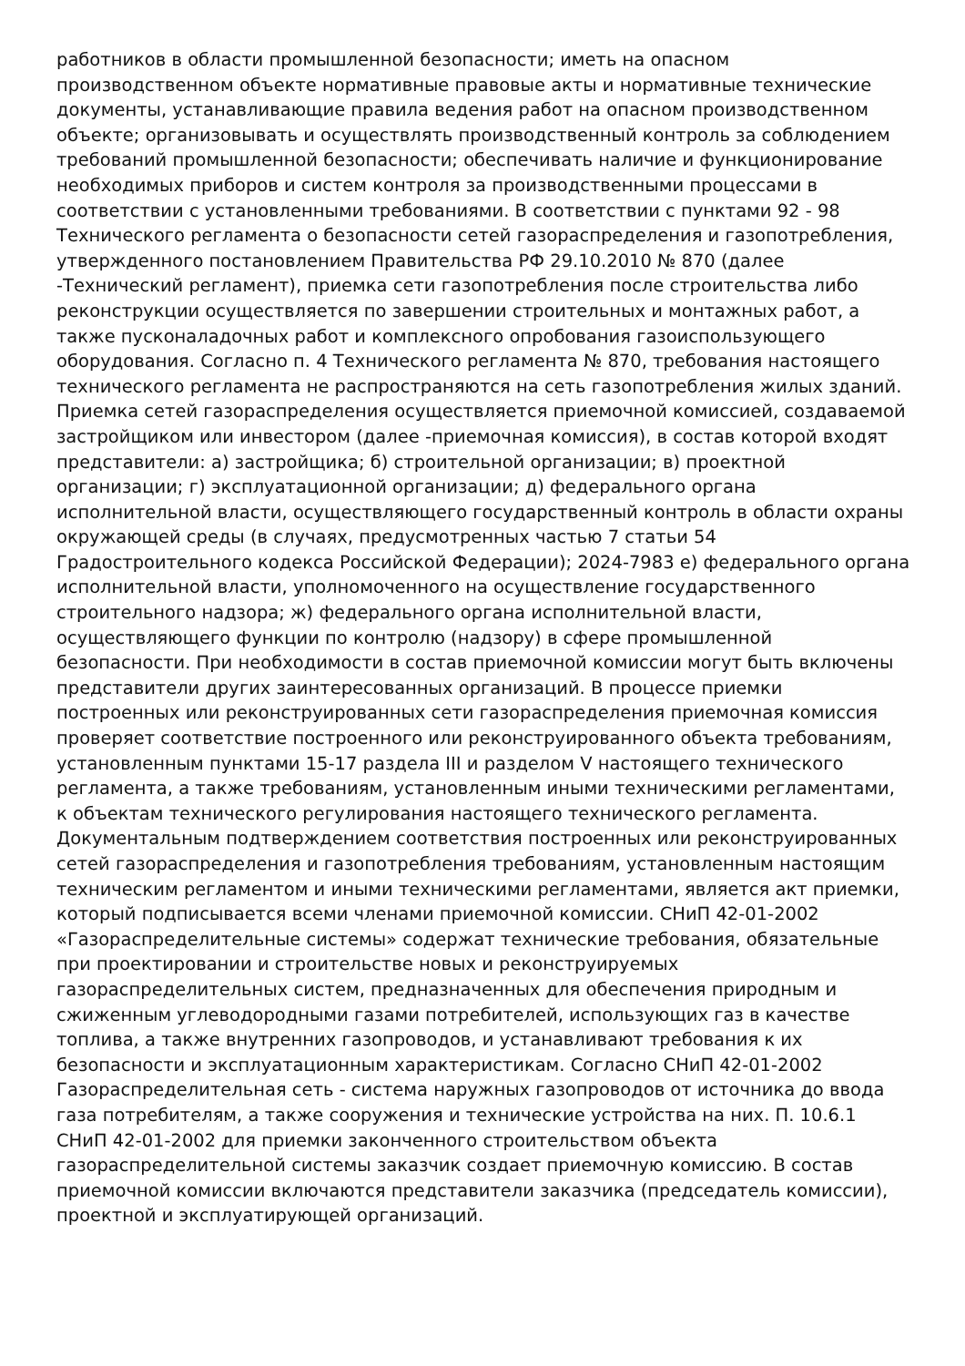работников в области промышленной безопасности; иметь на опасном производственном объекте нормативные правовые акты и нормативные технические документы, устанавливающие правила ведения работ на опасном производственном объекте; организовывать и осуществлять производственный контроль за соблюдением требований промышленной безопасности; обеспечивать наличие и функционирование необходимых приборов и систем контроля за производственными процессами в соответствии с установленными требованиями. В соответствии с пунктами 92 - 98 Технического регламента о безопасности сетей газораспределения и газопотребления, утвержденного постановлением Правительства РФ 29.10.2010 № 870 (далее -Технический регламент), приемка сети газопотребления после строительства либо реконструкции осуществляется по завершении строительных и монтажных работ, а также пусконаладочных работ и комплексного опробования газоиспользующего оборудования. Согласно п. 4 Технического регламента № 870, требования настоящего технического регламента не распространяются на сеть газопотребления жилых зданий. Приемка сетей газораспределения осуществляется приемочной комиссией, создаваемой застройщиком или инвестором (далее -приемочная комиссия), в состав которой входят представители: а) застройщика; б) строительной организации; в) проектной организации; г) эксплуатационной организации; д) федерального органа исполнительной власти, осуществляющего государственный контроль в области охраны окружающей среды (в случаях, предусмотренных частью 7 статьи 54 Градостроительного кодекса Российской Федерации); 2024-7983 е) федерального органа исполнительной власти, уполномоченного на осуществление государственного строительного надзора; ж) федерального органа исполнительной власти, осуществляющего функции по контролю (надзору) в сфере промышленной безопасности. При необходимости в состав приемочной комиссии могут быть включены представители других заинтересованных организаций. В процессе приемки построенных или реконструированных сети газораспределения приемочная комиссия проверяет соответствие построенного или реконструированного объекта требованиям, установленным пунктами 15-17 раздела III и разделом V настоящего технического регламента, а также требованиям, установленным иными техническими регламентами, к объектам технического регулирования настоящего технического регламента. Документальным подтверждением соответствия построенных или реконструированных сетей газораспределения и газопотребления требованиям, установленным настоящим техническим регламентом и иными техническими регламентами, является акт приемки, который подписывается всеми членами приемочной комиссии. СНиП 42-01-2002 «Газораспределительные системы» содержат технические требования, обязательные при проектировании и строительстве новых и реконструируемых газораспределительных систем, предназначенных для обеспечения природным и сжиженным углеводородными газами потребителей, использующих газ в качестве топлива, а также внутренних газопроводов, и устанавливают требования к их безопасности и эксплуатационным характеристикам. Согласно СНиП 42-01-2002 Газораспределительная сеть - система наружных газопроводов от источника до ввода газа потребителям, а также сооружения и технические устройства на них. П. 10.6.1 СНиП 42-01-2002 для приемки законченного строительством объекта газораспределительной системы заказчик создает приемочную комиссию. В состав приемочной комиссии включаются представители заказчика (председатель комиссии), проектной и эксплуатирующей организаций.